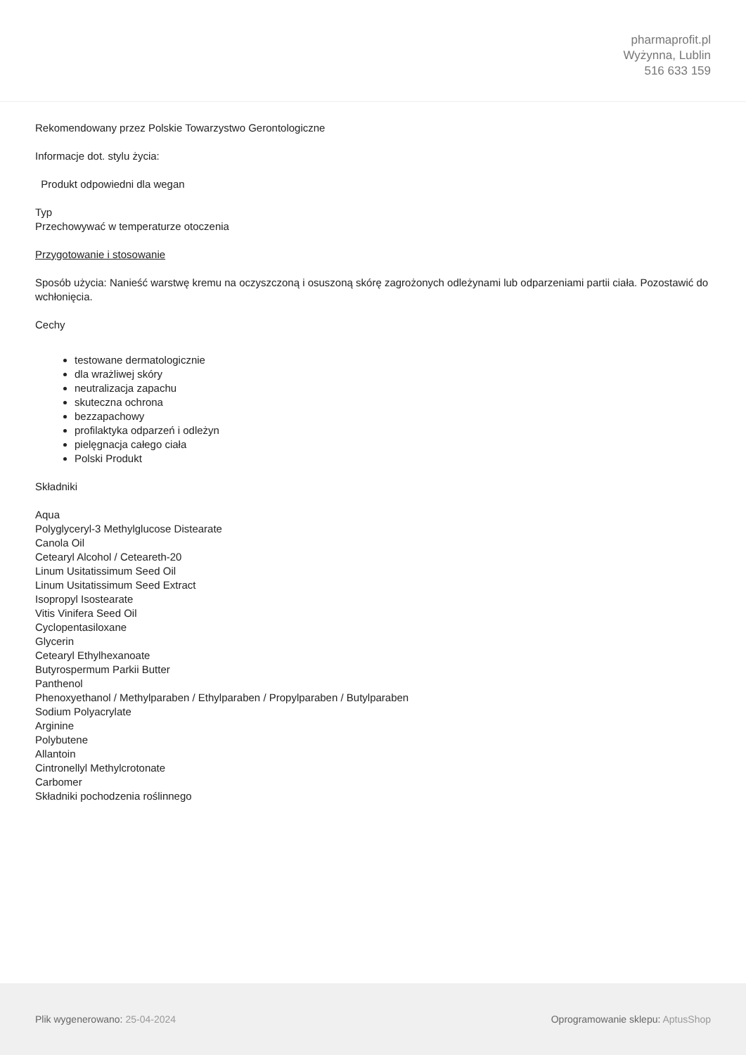pharmaprofit.pl
Wyżynna, Lublin
516 633 159
Rekomendowany przez Polskie Towarzystwo Gerontologiczne
Informacje dot. stylu życia:
Produkt odpowiedni dla wegan
Typ
Przechowywać w temperaturze otoczenia
Przygotowanie i stosowanie
Sposób użycia: Nanieść warstwę kremu na oczyszczoną i osuszoną skórę zagrożonych odleżynami lub odparzeniami partii ciała. Pozostawić do wchłonięcia.
Cechy
testowane dermatologicznie
dla wrażliwej skóry
neutralizacja zapachu
skuteczna ochrona
bezzapachowy
profilaktyka odparzeń i odleżyn
pielęgnacja całego ciała
Polski Produkt
Składniki
Aqua
Polyglyceryl-3 Methylglucose Distearate
Canola Oil
Cetearyl Alcohol / Ceteareth-20
Linum Usitatissimum Seed Oil
Linum Usitatissimum Seed Extract
Isopropyl Isostearate
Vitis Vinifera Seed Oil
Cyclopentasiloxane
Glycerin
Cetearyl Ethylhexanoate
Butyrospermum Parkii Butter
Panthenol
Phenoxyethanol / Methylparaben / Ethylparaben / Propylparaben / Butylparaben
Sodium Polyacrylate
Arginine
Polybutene
Allantoin
Cintronellyl Methylcrotonate
Carbomer
Składniki pochodzenia roślinnego
Plik wygenerowano: 25-04-2024
Oprogramowanie sklepu: AptusShop